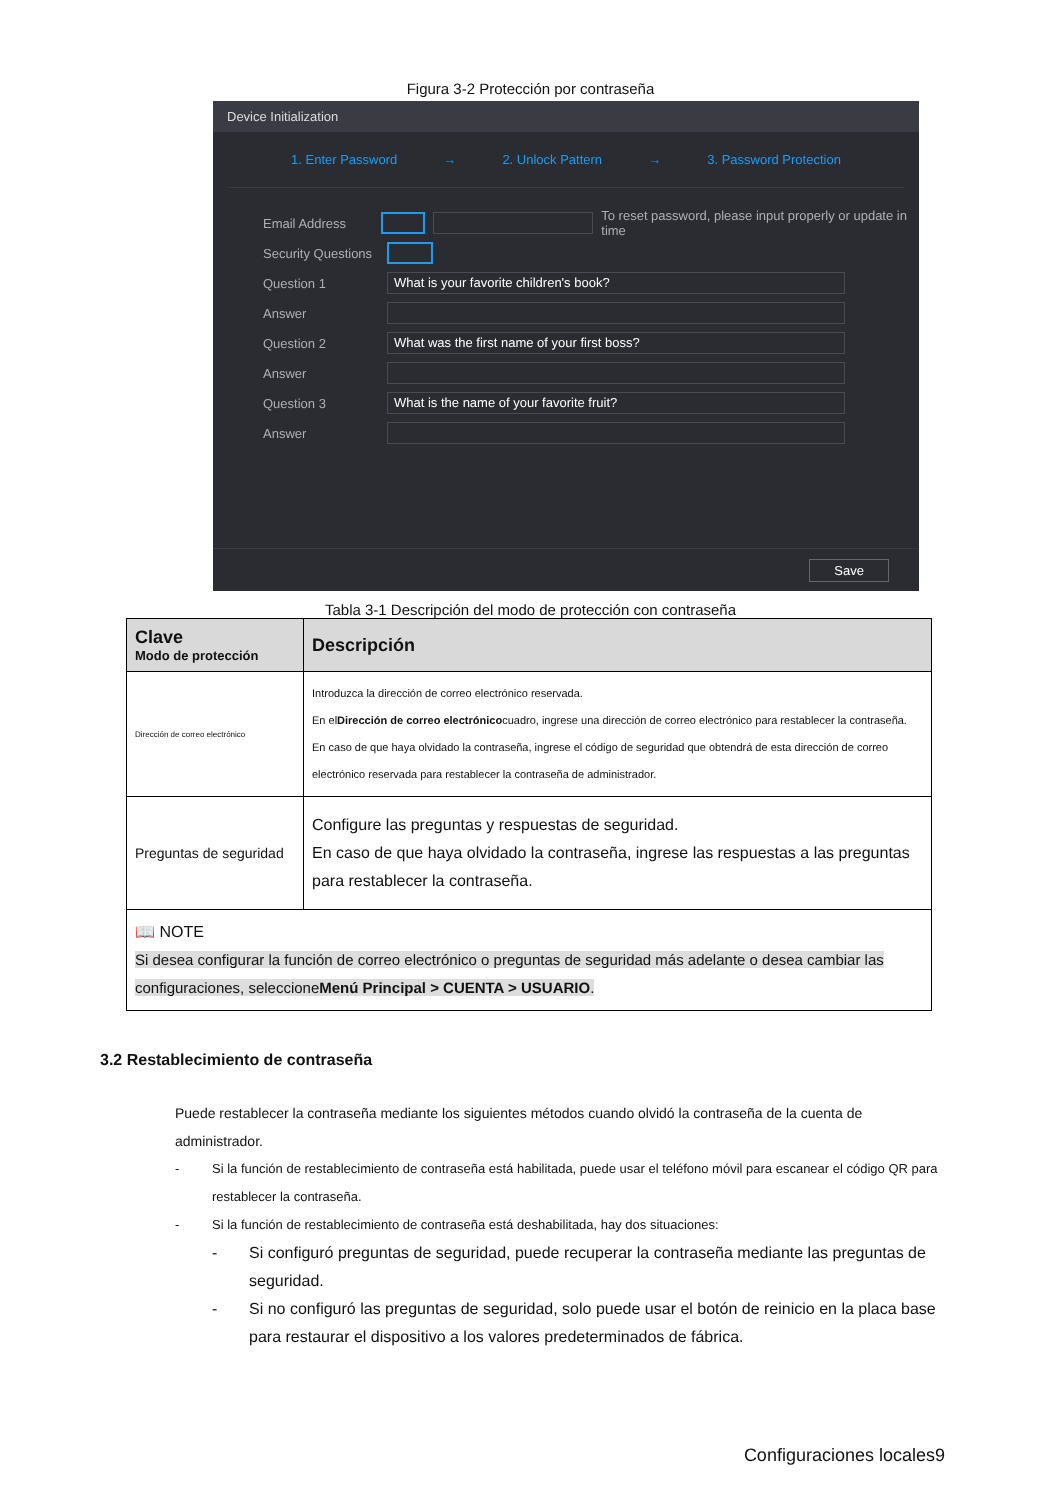Figura 3-2 Protección por contraseña
Device Initialization
1. Enter Password → 2. Unlock Pattern → 3. Password Protection
Email Address To reset password, please input properly or update in time
Security Questions
Question 1 What is your favorite children's book?
Answer
Question 2 What was the first name of your first boss?
Answer
Question 3 What is the name of your favorite fruit?
Answer
Save
Tabla 3-1 Descripción del modo de protección con contraseña
| Clave Modo de protección | Descripción |
| --- | --- |
| Dirección de correo electrónico | Introduzca la dirección de correo electrónico reservada. En el Dirección de correo electrónico cuadro, ingrese una dirección de correo electrónico para restablecer la contraseña. En caso de que haya olvidado la contraseña, ingrese el código de seguridad que obtendrá de esta dirección de correo electrónico reservada para restablecer la contraseña de administrador. |
| Preguntas de seguridad | Configure las preguntas y respuestas de seguridad. En caso de que haya olvidado la contraseña, ingrese las respuestas a las preguntas para restablecer la contraseña. |
| 📖 NOTE Si desea configurar la función de correo electrónico o preguntas de seguridad más adelante o desea cambiar las configuraciones, seleccione Menú Principal > CUENTA > USUARIO . | |
3.2 Restablecimiento de contraseña
Puede restablecer la contraseña mediante los siguientes métodos cuando olvidó la contraseña de la cuenta de administrador.
- Si la función de restablecimiento de contraseña está habilitada, puede usar el teléfono móvil para escanear el código QR para restablecer la contraseña.
- Si la función de restablecimiento de contraseña está deshabilitada, hay dos situaciones:
- Si configuró preguntas de seguridad, puede recuperar la contraseña mediante las preguntas de seguridad.
- Si no configuró las preguntas de seguridad, solo puede usar el botón de reinicio en la placa base para restaurar el dispositivo a los valores predeterminados de fábrica.
Configuraciones locales9